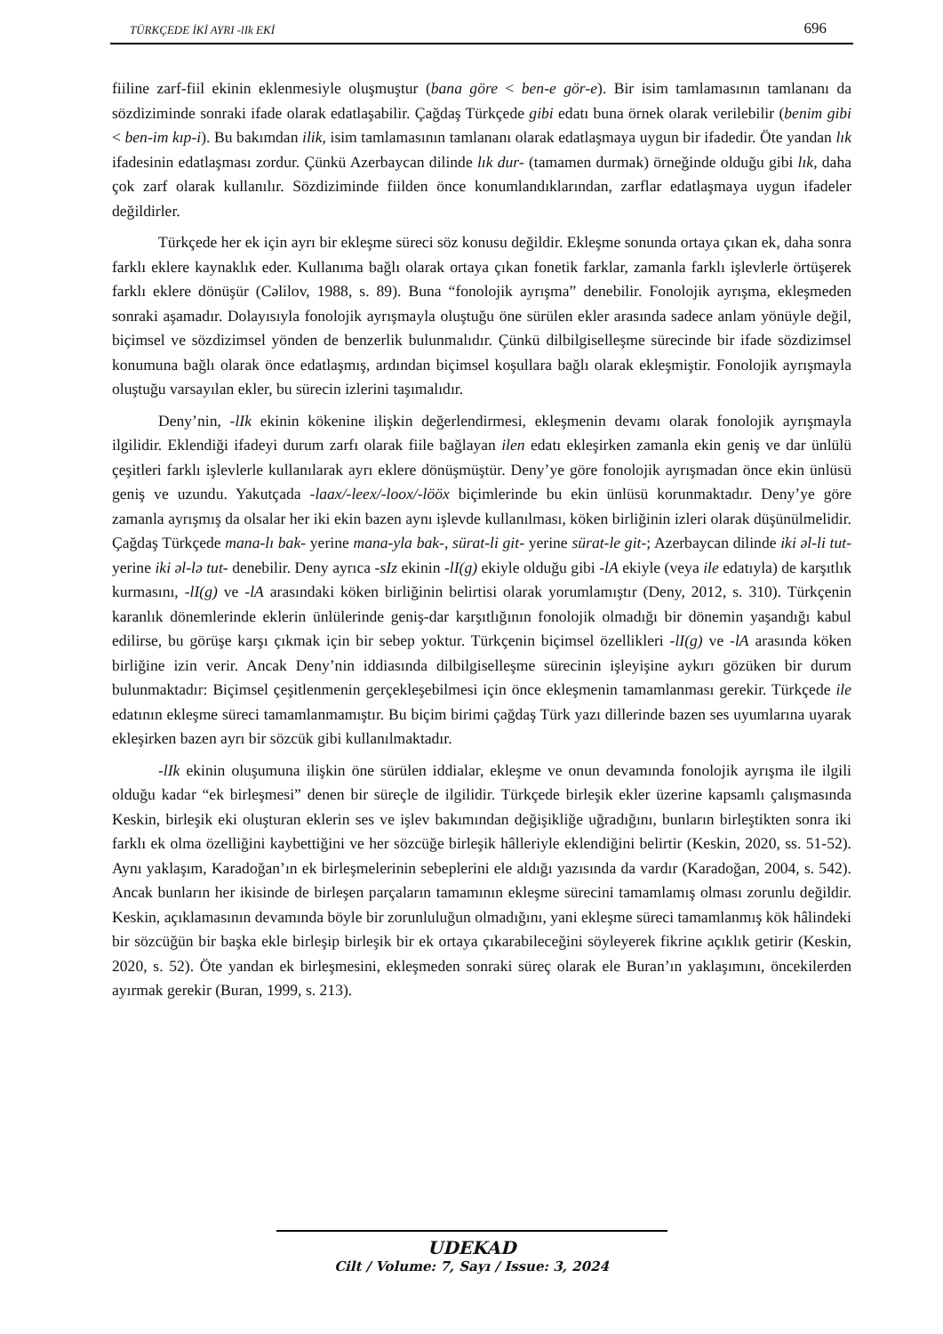TÜRKÇEDE İKİ AYRI -lIk EKİ 696
fiiline zarf-fiil ekinin eklenmesiyle oluşmuştur (bana göre < ben-e gör-e). Bir isim tamlamasının tamlananı da sözdiziminde sonraki ifade olarak edatlaşabilir. Çağdaş Türkçede gibi edatı buna örnek olarak verilebilir (benim gibi < ben-im kıp-i). Bu bakımdan ilik, isim tamlamasının tamlananı olarak edatlaşmaya uygun bir ifadedir. Öte yandan lık ifadesinin edatlaşması zordur. Çünkü Azerbaycan dilinde lık dur- (tamamen durmak) örneğinde olduğu gibi lık, daha çok zarf olarak kullanılır. Sözdiziminde fiilden önce konumlandıklarından, zarflar edatlaşmaya uygun ifadeler değildirler.
Türkçede her ek için ayrı bir ekleşme süreci söz konusu değildir. Ekleşme sonunda ortaya çıkan ek, daha sonra farklı eklere kaynaklık eder. Kullanıma bağlı olarak ortaya çıkan fonetik farklar, zamanla farklı işlevlerle örtüşerek farklı eklere dönüşür (Cəlilov, 1988, s. 89). Buna “fonolojik ayrışma” denebilir. Fonolojik ayrışma, ekleşmeden sonraki aşamadır. Dolayısıyla fonolojik ayrışmayla oluştuğu öne sürülen ekler arasında sadece anlam yönüyle değil, biçimsel ve sözdizimsel yönden de benzerlik bulunmalıdır. Çünkü dilbilgiselleşme sürecinde bir ifade sözdizimsel konumuna bağlı olarak önce edatlaşmış, ardından biçimsel koşullara bağlı olarak ekleşmiştir. Fonolojik ayrışmayla oluştuğu varsayılan ekler, bu sürecin izlerini taşımalıdır.
Deny’nin, -lIk ekinin kökenine ilişkin değerlendirmesi, ekleşmenin devamı olarak fonolojik ayrışmayla ilgilidir. Eklendiği ifadeyi durum zarfı olarak fiile bağlayan ilen edatı ekleşirken zamanla ekin geniş ve dar ünlülü çeşitleri farklı işlevlerle kullanılarak ayrı eklere dönüşmüştür. Deny’ye göre fonolojik ayrışmadan önce ekin ünlüsü geniş ve uzundu. Yakutçada -laax/-leex/-loox/-lööx biçimlerinde bu ekin ünlüsü korunmaktadır. Deny’ye göre zamanla ayrışmış da olsalar her iki ekin bazen aynı işlevde kullanılması, köken birliğinin izleri olarak düşünülmelidir. Çağdaş Türkçede mana-lı bak- yerine mana-yla bak-, sürat-li git- yerine sürat-le git-; Azerbaycan dilinde iki əl-li tut- yerine iki əl-lə tut- denebilir. Deny ayrıca -sIz ekinin -lI(g) ekiyle olduğu gibi -lA ekiyle (veya ile edatıyla) de karşıtlık kurmasını, -lI(g) ve -lA arasındaki köken birliğinin belirtisi olarak yorumlamıştır (Deny, 2012, s. 310). Türkçenin karanlık dönemlerinde eklerin ünlülerinde geniş-dar karşıtlığının fonolojik olmadığı bir dönemin yaşandığı kabul edilirse, bu görüşe karşı çıkmak için bir sebep yoktur. Türkçenin biçimsel özellikleri -lI(g) ve -lA arasında köken birliğine izin verir. Ancak Deny’nin iddiasında dilbilgiselleşme sürecinin işleyişine aykırı gözüken bir durum bulunmaktadır: Biçimsel çeşitlenmenin gerçekleşebilmesi için önce ekleşmenin tamamlanması gerekir. Türkçede ile edatının ekleşme süreci tamamlanmamıştır. Bu biçim birimi çağdaş Türk yazı dillerinde bazen ses uyumlarına uyarak ekleşirken bazen ayrı bir sözcük gibi kullanılmaktadır.
-lIk ekinin oluşumuna ilişkin öne sürülen iddialar, ekleşme ve onun devamında fonolojik ayrışma ile ilgili olduğu kadar “ek birleşmesi” denen bir süreçle de ilgilidir. Türkçede birleşik ekler üzerine kapsamlı çalışmasında Keskin, birleşik eki oluşturan eklerin ses ve işlev bakımından değişikliğe uğradığını, bunların birleştikten sonra iki farklı ek olma özelliğini kaybettiğini ve her sözcüğe birleşik hâlleriyle eklendiğini belirtir (Keskin, 2020, ss. 51-52). Aynı yaklaşım, Karadoğan’ın ek birleşmelerinin sebeplerini ele aldığı yazısında da vardır (Karadoğan, 2004, s. 542). Ancak bunların her ikisinde de birleşen parçaların tamamının ekleşme sürecini tamamlamış olması zorunlu değildir. Keskin, açıklamasının devamında böyle bir zorunluluğun olmadığını, yani ekleşme süreci tamamlanmış kök hâlindeki bir sözcüğün bir başka ekle birleşip birleşik bir ek ortaya çıkarabileceğini söyleyerek fikrine açıklık getirir (Keskin, 2020, s. 52). Öte yandan ek birleşmesini, ekleşmeden sonraki süreç olarak ele Buran’ın yaklaşımını, öncekilerden ayırmak gerekir (Buran, 1999, s. 213).
UDEKAD
Cilt / Volume: 7, Sayı / Issue: 3, 2024